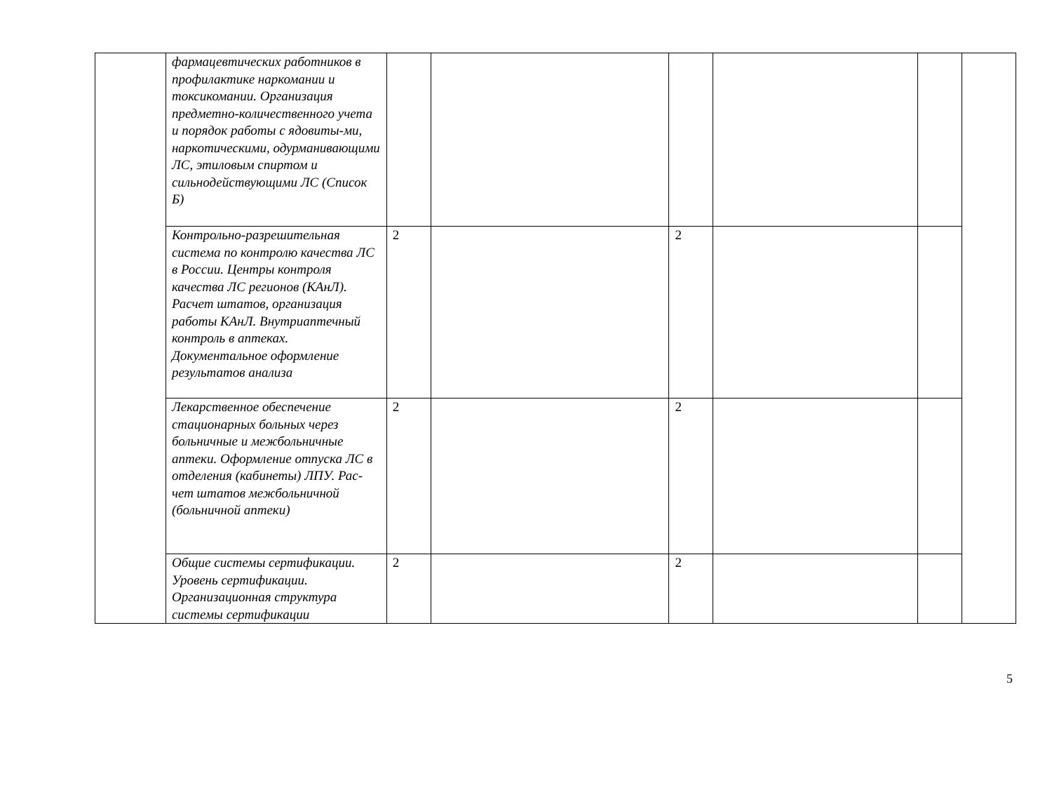| | фармацевтических работников в профилактике наркомании и токсикомании. Организация предметно-количественного учета и порядок работы с ядовиты-ми, наркотическими, одурманивающими ЛС, этиловым спиртом и сильнодействующими ЛС (Список Б) | | | | | | |
| | Контрольно-разрешительная система по контролю качества ЛС в России. Центры контроля качества ЛС регионов (КАнЛ). Расчет штатов, организация работы КАнЛ. Внутриаптечный контроль в аптеках. Документальное оформление результатов анализа | 2 | | 2 | | | |
| | Лекарственное обеспечение стационарных больных через больничные и межбольничные аптеки. Оформление отпуска ЛС в отделения (кабинеты) ЛПУ. Рас-чет штатов межбольничной (больничной аптеки) | 2 | | 2 | | | |
| | Общие системы сертификации. Уровень сертификации. Организационная структура системы сертификации | 2 | | 2 | | | |
5